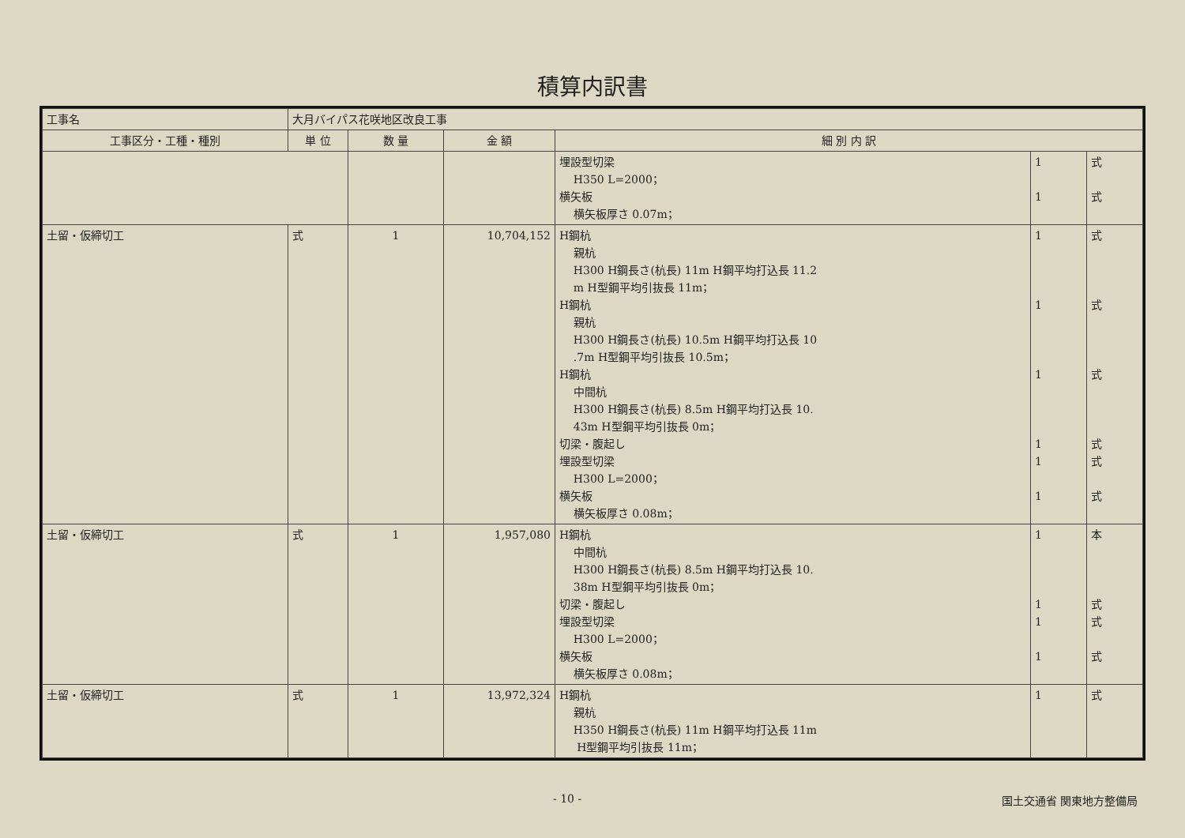積算内訳書
| 工事名 | 大月バイパス花咲地区改良工事 | | | | | |
| 工事区分・工種・種別 | 単 位 | 数 量 | 金 額 | 細 別 内 訳 | | |
| | | | | 埋設型切梁 H350 L=2000； 横矢板 横矢板厚さ 0.07m； | 1 1 | 式 式 |
| 土留・仮締切工 | 式 | 1 | 10,704,152 | H鋼杭 親杭 H300 H鋼長さ(杭長) 11m H鋼平均打込長 11.2 m H型鋼平均引抜長 11m； H鋼杭 親杭 H300 H鋼長さ(杭長) 10.5m H鋼平均打込長 10 .7m H型鋼平均引抜長 10.5m； H鋼杭 中間杭 H300 H鋼長さ(杭長) 8.5m H鋼平均打込長 10. 43m H型鋼平均引抜長 0m； 切梁・腹起し 埋設型切梁 H300 L=2000； 横矢板 横矢板厚さ 0.08m； | 1 1 1 1 1 1 | 式 式 式 式 式 式 |
| 土留・仮締切工 | 式 | 1 | 1,957,080 | H鋼杭 中間杭 H300 H鋼長さ(杭長) 8.5m H鋼平均打込長 10. 38m H型鋼平均引抜長 0m； 切梁・腹起し 埋設型切梁 H300 L=2000； 横矢板 横矢板厚さ 0.08m； | 1 1 1 1 | 本 式 式 式 |
| 土留・仮締切工 | 式 | 1 | 13,972,324 | H鋼杭 親杭 H350 H鋼長さ(杭長) 11m H鋼平均打込長 11m H型鋼平均引抜長 11m； | 1 | 式 |
- 10 - 国土交通省 関東地方整備局